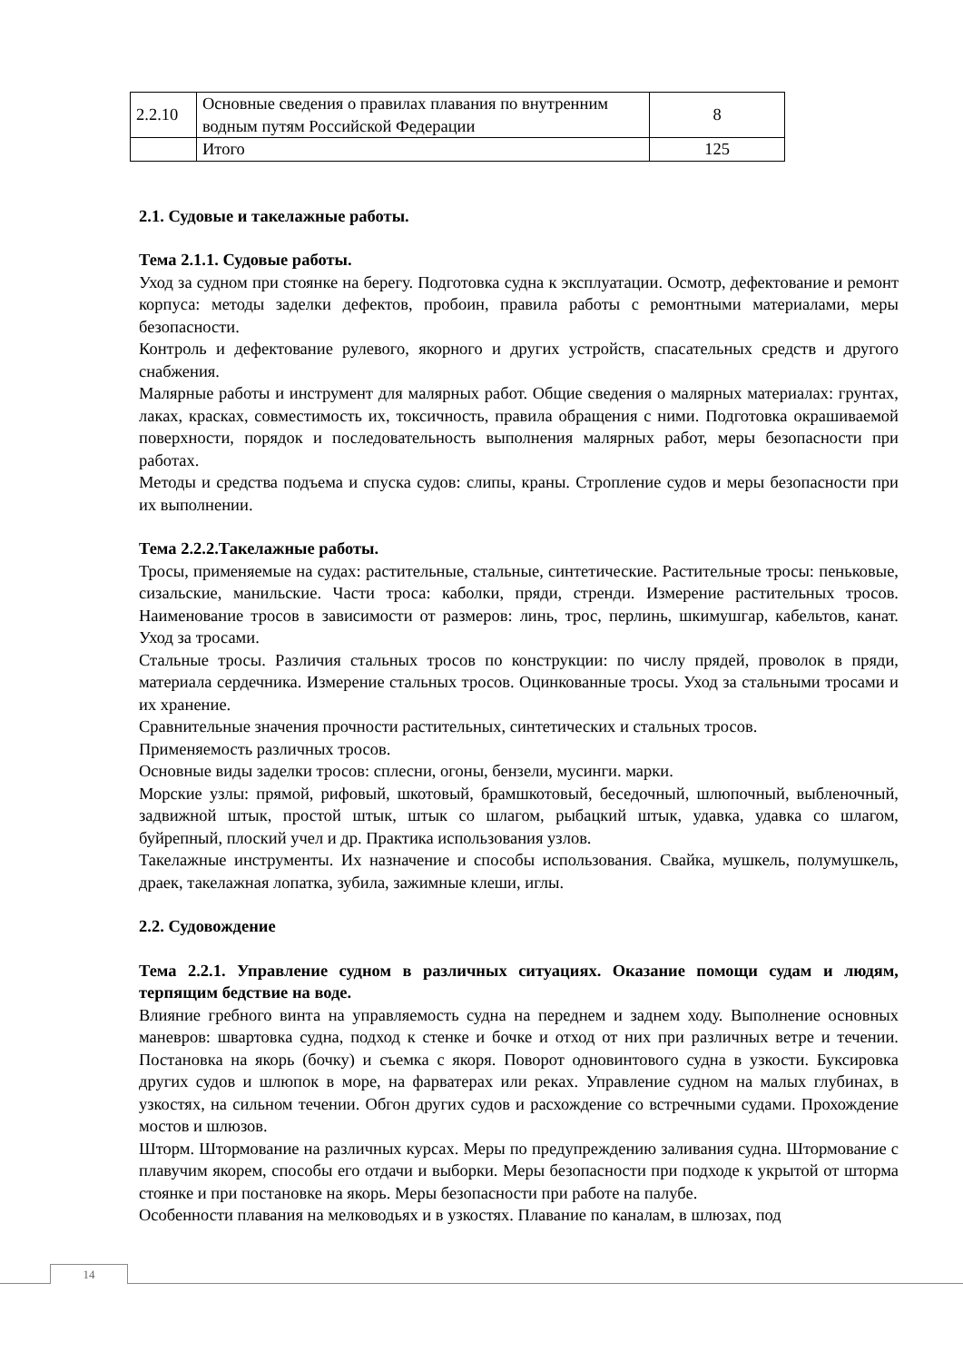| 2.2.10 | Основные сведения о правилах плавания по внутренним водным путям Российской Федерации | 8 |
| | Итого | 125 |
2.1. Судовые и такелажные работы.
Тема 2.1.1. Судовые работы.
Уход за судном при стоянке на берегу. Подготовка судна к эксплуатации. Осмотр, дефектование и ремонт корпуса: методы заделки дефектов, пробоин, правила работы с ремонтными материалами, меры безопасности.
Контроль и дефектование рулевого, якорного и других устройств, спасательных средств и другого снабжения.
Малярные работы и инструмент для малярных работ. Общие сведения о малярных материалах: грунтах, лаках, красках, совместимость их, токсичность, правила обращения с ними. Подготовка окрашиваемой поверхности, порядок и последовательность выполнения малярных работ, меры безопасности при работах.
Методы и средства подъема и спуска судов: слипы, краны. Стропление судов и меры безопасности при их выполнении.
Тема 2.2.2.Такелажные работы.
Тросы, применяемые на судах: растительные, стальные, синтетические. Растительные тросы: пеньковые, сизальские, манильские. Части троса: каболки, пряди, стренди. Измерение растительных тросов. Наименование тросов в зависимости от размеров: линь, трос, перлинь, шкимушгар, кабельтов, канат. Уход за тросами.
Стальные тросы. Различия стальных тросов по конструкции: по числу прядей, проволок в пряди, материала сердечника. Измерение стальных тросов. Оцинкованные тросы. Уход за стальными тросами и их хранение.
Сравнительные значения прочности растительных, синтетических и стальных тросов.
Применяемость различных тросов.
Основные виды заделки тросов: сплесни, огоны, бензели, мусинги. марки.
Морские узлы: прямой, рифовый, шкотовый, брамшкотовый, беседочный, шлюпочный, выбленочный, задвижной штык, простой штык, штык со шлагом, рыбацкий штык, удавка, удавка со шлагом, буйрепный, плоский учел и др. Практика использования узлов.
Такелажные инструменты. Их назначение и способы использования. Свайка, мушкель, полумушкель, драек, такелажная лопатка, зубила, зажимные клеши, иглы.
2.2. Судовождение
Тема 2.2.1. Управление судном в различных ситуациях. Оказание помощи судам и людям, терпящим бедствие на воде.
Влияние гребного винта на управляемость судна на переднем и заднем ходу. Выполнение основных маневров: швартовка судна, подход к стенке и бочке и отход от них при различных ветре и течении. Постановка на якорь (бочку) и съемка с якоря. Поворот одновинтового судна в узкости. Буксировка других судов и шлюпок в море, на фарватерах или реках. Управление судном на малых глубинах, в узкостях, на сильном течении. Обгон других судов и расхождение со встречными судами. Прохождение мостов и шлюзов.
Шторм. Штормование на различных курсах. Меры по предупреждению заливания судна. Штормование с плавучим якорем, способы его отдачи и выборки. Меры безопасности при подходе к укрытой от шторма стоянке и при постановке на якорь. Меры безопасности при работе на палубе.
Особенности плавания на мелководьях и в узкостях. Плавание по каналам, в шлюзах, под
14